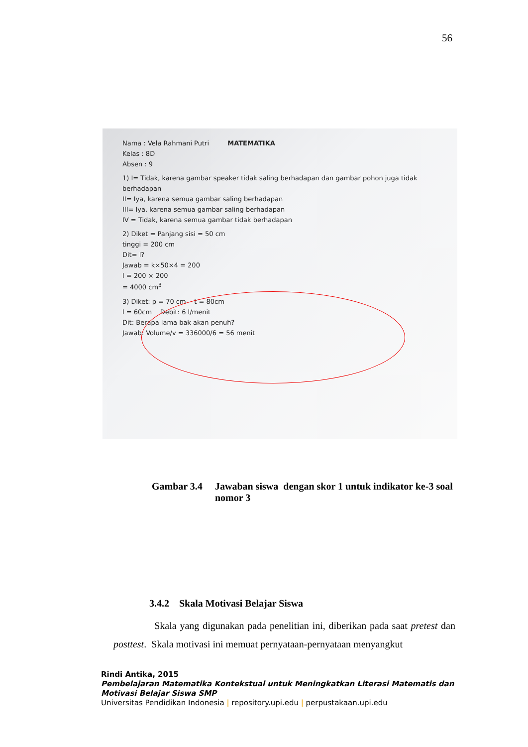56
Nama : Vela Rahmani Putri MATEMATIKA
Kelas : 8D
Absen : 9
1) I= Tidak, karena gambar speaker tidak saling berhadapan dan gambar pohon juga tidak berhadapan
II= Iya, karena semua gambar saling berhadapan
III= Iya, karena semua gambar saling berhadapan
IV = Tidak, karena semua gambar tidak berhadapan
2) Diket = Panjang sisi = 50 cm
tinggi = 200 cm
Dit= l?
Jawab = k×50×4 = 200
l = 200 × 200
= 4000 cm<sup>3</sup>
3) Diket: p = 70 cm t = 80cm
l = 60cm Debit: 6 l/menit
Dit: Berapa lama bak akan penuh?
Jawab: Volume/v = 336000/6 = 56 menit
Gambar 3.4 Jawaban siswa dengan skor 1 untuk indikator ke-3 soal nomor 3
3.4.2 Skala Motivasi Belajar Siswa
Skala yang digunakan pada penelitian ini, diberikan pada saat pretest dan posttest. Skala motivasi ini memuat pernyataan-pernyataan menyangkut
Rindi Antika, 2015
Pembelajaran Matematika Kontekstual untuk Meningkatkan Literasi Matematis dan
Motivasi Belajar Siswa SMP
Universitas Pendidikan Indonesia | repository.upi.edu | perpustakaan.upi.edu